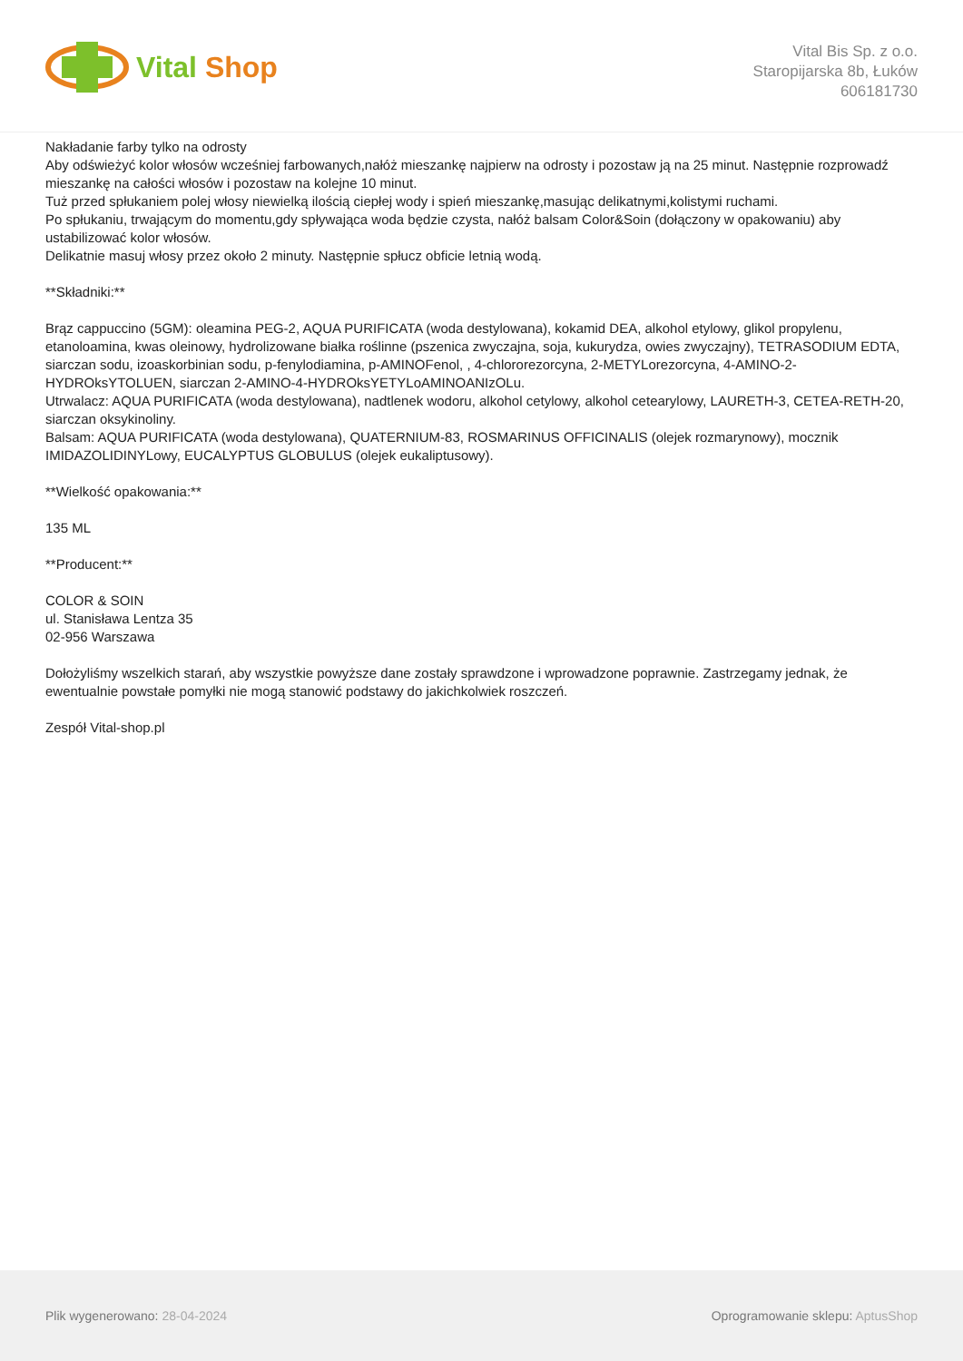Vital Shop
Vital Bis Sp. z o.o.
Staropijarska 8b, Łuków
606181730
Nakładanie farby tylko na odrosty
Aby odświeżyć kolor włosów wcześniej farbowanych,nałóż mieszankę najpierw na odrosty i pozostaw ją na 25 minut. Następnie rozprowadź mieszankę na całości włosów i pozostaw na kolejne 10 minut.
Tuż przed spłukaniem polej włosy niewielką ilością ciepłej wody i spień mieszankę,masując delikatnymi,kolistymi ruchami.
Po spłukaniu, trwającym do momentu,gdy spływająca woda będzie czysta, nałóż balsam Color&Soin (dołączony w opakowaniu) aby ustabilizować kolor włosów.
Delikatnie masuj włosy przez około 2 minuty. Następnie spłucz obficie letnią wodą.
**Składniki:**
Brąz cappuccino (5GM): oleamina PEG-2, AQUA PURIFICATA (woda destylowana), kokamid DEA, alkohol etylowy, glikol propylenu, etanoloamina, kwas oleinowy, hydrolizowane białka roślinne (pszenica zwyczajna, soja, kukurydza, owies zwyczajny), TETRASODIUM EDTA, siarczan sodu, izoaskorbinian sodu, p-fenylodiamina, p-AMINOFenol, , 4-chlororezorcyna, 2-METYLorezorcyna, 4-AMINO-2-HYDROksYTOLUEN, siarczan 2-AMINO-4-HYDROksYETYLoAMINOANIzOLu.
Utrwalacz: AQUA PURIFICATA (woda destylowana), nadtlenek wodoru, alkohol cetylowy, alkohol cetearylowy, LAURETH-3, CETEA-RETH-20, siarczan oksykinoliny.
Balsam: AQUA PURIFICATA (woda destylowana), QUATERNIUM-83, ROSMARINUS OFFICINALIS (olejek rozmarynowy), mocznik IMIDAZOLIDINYLowy, EUCALYPTUS GLOBULUS (olejek eukaliptusowy).
**Wielkość opakowania:**
135 ML
**Producent:**
COLOR & SOIN
ul. Stanisława Lentza 35
02-956 Warszawa
Dołożyliśmy wszelkich starań, aby wszystkie powyższe dane zostały sprawdzone i wprowadzone poprawnie. Zastrzegamy jednak, że ewentualnie powstałe pomyłki nie mogą stanowić podstawy do jakichkolwiek roszczeń.
Zespół Vital-shop.pl
Plik wygenerowano: 28-04-2024
Oprogramowanie sklepu: AptusShop